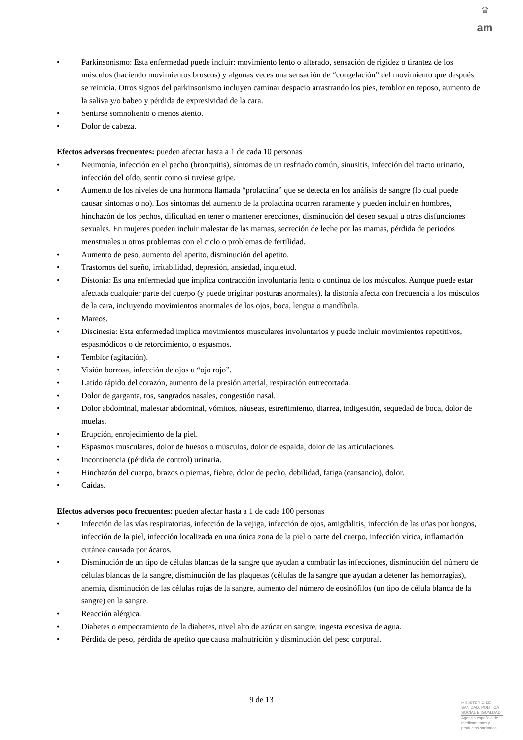♛
am
• Parkinsonismo: Esta enfermedad puede incluir: movimiento lento o alterado, sensación de rigidez o tirantez de los músculos (haciendo movimientos bruscos) y algunas veces una sensación de “congelación” del movimiento que después se reinicia. Otros signos del parkinsonismo incluyen caminar despacio arrastrando los pies, temblor en reposo, aumento de la saliva y/o babeo y pérdida de expresividad de la cara.
• Sentirse somnoliento o menos atento.
• Dolor de cabeza.
Efectos adversos frecuentes: pueden afectar hasta a 1 de cada 10 personas
• Neumonía, infección en el pecho (bronquitis), síntomas de un resfriado común, sinusitis, infección del tracto urinario, infección del oído, sentir como si tuviese gripe.
• Aumento de los niveles de una hormona llamada “prolactina” que se detecta en los análisis de sangre (lo cual puede causar síntomas o no). Los síntomas del aumento de la prolactina ocurren raramente y pueden incluir en hombres, hinchazón de los pechos, dificultad en tener o mantener erecciones, disminución del deseo sexual u otras disfunciones sexuales. En mujeres pueden incluir malestar de las mamas, secreción de leche por las mamas, pérdida de periodos menstruales u otros problemas con el ciclo o problemas de fertilidad.
• Aumento de peso, aumento del apetito, disminución del apetito.
• Trastornos del sueño, irritabilidad, depresión, ansiedad, inquietud.
• Distonía: Es una enfermedad que implica contracción involuntaria lenta o continua de los músculos. Aunque puede estar afectada cualquier parte del cuerpo (y puede originar posturas anormales), la distonía afecta con frecuencia a los músculos de la cara, incluyendo movimientos anormales de los ojos, boca, lengua o mandíbula.
• Mareos.
• Discinesia: Esta enfermedad implica movimientos musculares involuntarios y puede incluir movimientos repetitivos, espasmódicos o de retorcimiento, o espasmos.
• Temblor (agitación).
• Visión borrosa, infección de ojos u “ojo rojo”.
• Latido rápido del corazón, aumento de la presión arterial, respiración entrecortada.
• Dolor de garganta, tos, sangrados nasales, congestión nasal.
• Dolor abdominal, malestar abdominal, vómitos, náuseas, estreñimiento, diarrea, indigestión, sequedad de boca, dolor de muelas.
• Erupción, enrojecimiento de la piel.
• Espasmos musculares, dolor de huesos o músculos, dolor de espalda, dolor de las articulaciones.
• Incontinencia (pérdida de control) urinaria.
• Hinchazón del cuerpo, brazos o piernas, fiebre, dolor de pecho, debilidad, fatiga (cansancio), dolor.
• Caídas.
Efectos adversos poco frecuentes: pueden afectar hasta a 1 de cada 100 personas
• Infección de las vías respiratorias, infección de la vejiga, infección de ojos, amigdalitis, infección de las uñas por hongos, infección de la piel, infección localizada en una única zona de la piel o parte del cuerpo, infección vírica, inflamación cutánea causada por ácaros.
• Disminución de un tipo de células blancas de la sangre que ayudan a combatir las infecciones, disminución del número de células blancas de la sangre, disminución de las plaquetas (células de la sangre que ayudan a detener las hemorragias), anemia, disminución de las células rojas de la sangre, aumento del número de eosinófilos (un tipo de célula blanca de la sangre) en la sangre.
• Reacción alérgica.
• Diabetes o empeoramiento de la diabetes, nivel alto de azúcar en sangre, ingesta excesiva de agua.
• Pérdida de peso, pérdida de apetito que causa malnutrición y disminución del peso corporal.
9 de 13
MINISTERIO DE SANIDAD, POLITICA SOCIAL E IGUALDAD
Agencia española de medicamentos y productos sanitarios